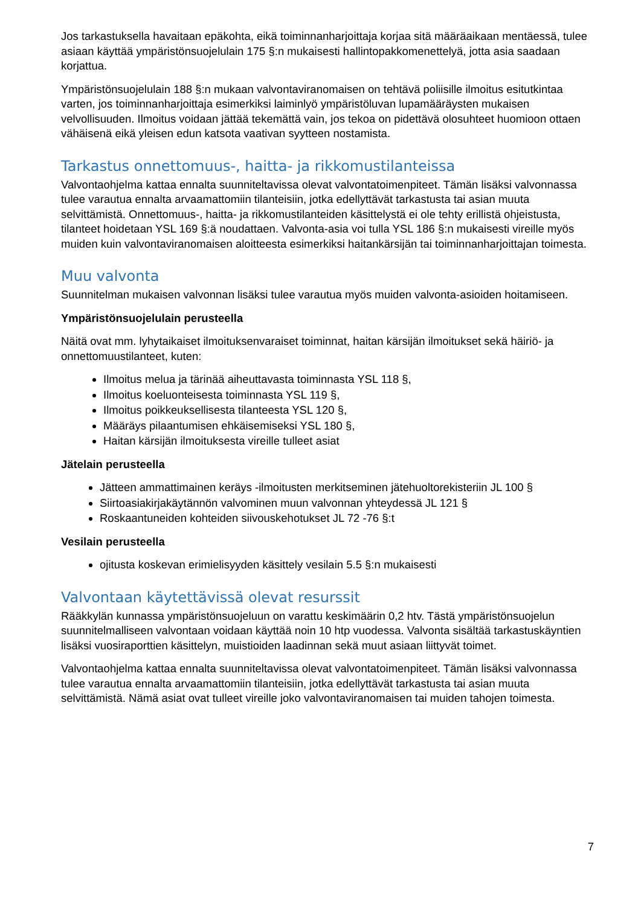Jos tarkastuksella havaitaan epäkohta, eikä toiminnanharjoittaja korjaa sitä määräaikaan mentäessä, tulee asiaan käyttää ympäristönsuojelulain 175 §:n mukaisesti hallintopakkomenettelyä, jotta asia saadaan korjattua.
Ympäristönsuojelulain 188 §:n mukaan valvontaviranomaisen on tehtävä poliisille ilmoitus esitutkintaa varten, jos toiminnanharjoittaja esimerkiksi laiminlyö ympäristöluvan lupamääräysten mukaisen velvollisuuden. Ilmoitus voidaan jättää tekemättä vain, jos tekoa on pidettävä olosuhteet huomioon ottaen vähäisenä eikä yleisen edun katsota vaativan syytteen nostamista.
Tarkastus onnettomuus-, haitta- ja rikkomustilanteissa
Valvontaohjelma kattaa ennalta suunniteltavissa olevat valvontatoimenpiteet. Tämän lisäksi valvonnassa tulee varautua ennalta arvaamattomiin tilanteisiin, jotka edellyttävät tarkastusta tai asian muuta selvittämistä. Onnettomuus-, haitta- ja rikkomustilanteiden käsittelystä ei ole tehty erillistä ohjeistusta, tilanteet hoidetaan YSL 169 §:ä noudattaen. Valvonta-asia voi tulla YSL 186 §:n mukaisesti vireille myös muiden kuin valvontaviranomaisen aloitteesta esimerkiksi haitankärsijän tai toiminnanharjoittajan toimesta.
Muu valvonta
Suunnitelman mukaisen valvonnan lisäksi tulee varautua myös muiden valvonta-asioiden hoitamiseen.
Ympäristönsuojelulain perusteella
Näitä ovat mm. lyhytaikaiset ilmoituksenvaraiset toiminnat, haitan kärsijän ilmoitukset sekä häiriö- ja onnettomuustilanteet, kuten:
Ilmoitus melua ja tärinää aiheuttavasta toiminnasta YSL 118 §,
Ilmoitus koeluonteisesta toiminnasta YSL 119 §,
Ilmoitus poikkeuksellisesta tilanteesta YSL 120 §,
Määräys pilaantumisen ehkäisemiseksi YSL 180 §,
Haitan kärsijän ilmoituksesta vireille tulleet asiat
Jätelain perusteella
Jätteen ammattimainen keräys -ilmoitusten merkitseminen jätehuoltorekisteriin JL 100 §
Siirtoasiakirjakäytännön valvominen muun valvonnan yhteydessä JL 121 §
Roskaantuneiden kohteiden siivouskehotukset JL 72 -76 §:t
Vesilain perusteella
ojitusta koskevan erimielisyyden käsittely vesilain 5.5 §:n mukaisesti
Valvontaan käytettävissä olevat resurssit
Rääkkylän kunnassa ympäristönsuojeluun on varattu keskimäärin 0,2 htv. Tästä ympäristönsuojelun suunnitelmalliseen valvontaan voidaan käyttää noin 10 htp vuodessa. Valvonta sisältää tarkastuskäyntien lisäksi vuosiraporttien käsittelyn, muistioiden laadinnan sekä muut asiaan liittyvät toimet.
Valvontaohjelma kattaa ennalta suunniteltavissa olevat valvontatoimenpiteet. Tämän lisäksi valvonnassa tulee varautua ennalta arvaamattomiin tilanteisiin, jotka edellyttävät tarkastusta tai asian muuta selvittämistä. Nämä asiat ovat tulleet vireille joko valvontaviranomaisen tai muiden tahojen toimesta.
7